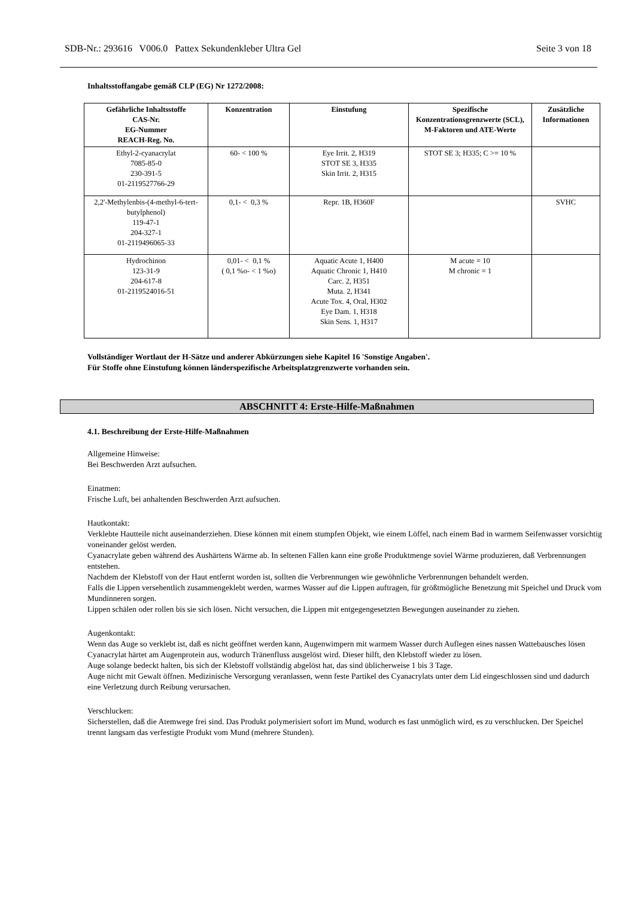SDB-Nr.: 293616 V006.0 Pattex Sekundenkleber Ultra Gel Seite 3 von 18
Inhaltsstoffangabe gemäß CLP (EG) Nr 1272/2008:
| Gefährliche Inhaltsstoffe CAS-Nr. EG-Nummer REACH-Reg. No. | Konzentration | Einstufung | Spezifische Konzentrationsgrenzwerte (SCL), M-Faktoren und ATE-Werte | Zusätzliche Informationen |
| --- | --- | --- | --- | --- |
| Ethyl-2-cyanacrylat 7085-85-0 230-391-5 01-2119527766-29 | 60- < 100 % | Eye Irrit. 2, H319 STOT SE 3, H335 Skin Irrit. 2, H315 | STOT SE 3; H335; C >= 10 % | |
| 2,2'-Methylenbis-(4-methyl-6-tert-butylphenol) 119-47-1 204-327-1 01-2119496065-33 | 0,1- < 0,3 % | Repr. 1B, H360F | | SVHC |
| Hydrochinon 123-31-9 204-617-8 01-2119524016-51 | 0,01- < 0,1 % ( 0,1 %o- < 1 %o) | Aquatic Acute 1, H400 Aquatic Chronic 1, H410 Carc. 2, H351 Muta. 2, H341 Acute Tox. 4, Oral, H302 Eye Dam. 1, H318 Skin Sens. 1, H317 | M acute = 10 M chronic = 1 | |
Vollständiger Wortlaut der H-Sätze und anderer Abkürzungen siehe Kapitel 16 'Sonstige Angaben'.
Für Stoffe ohne Einstufung können länderspezifische Arbeitsplatzgrenzwerte vorhanden sein.
ABSCHNITT 4: Erste-Hilfe-Maßnahmen
4.1. Beschreibung der Erste-Hilfe-Maßnahmen
Allgemeine Hinweise:
Bei Beschwerden Arzt aufsuchen.
Einatmen:
Frische Luft, bei anhaltenden Beschwerden Arzt aufsuchen.
Hautkontakt:
Verklebte Hautteile nicht auseinanderziehen. Diese können mit einem stumpfen Objekt, wie einem Löffel, nach einem Bad in warmem Seifenwasser vorsichtig voneinander gelöst werden.
Cyanacrylate geben während des Aushärtens Wärme ab. In seltenen Fällen kann eine große Produktmenge soviel Wärme produzieren, daß Verbrennungen entstehen.
Nachdem der Klebstoff von der Haut entfernt worden ist, sollten die Verbrennungen wie gewöhnliche Verbrennungen behandelt werden.
Falls die Lippen versehentlich zusammengeklebt werden, warmes Wasser auf die Lippen auftragen, für größtmögliche Benetzung mit Speichel und Druck vom Mundinneren sorgen.
Lippen schälen oder rollen bis sie sich lösen. Nicht versuchen, die Lippen mit entgegengesetzten Bewegungen auseinander zu ziehen.
Augenkontakt:
Wenn das Auge so verklebt ist, daß es nicht geöffnet werden kann, Augenwimpern mit warmem Wasser durch Auflegen eines nassen Wattebausches lösen
Cyanacrylat härtet am Augenprotein aus, wodurch Tränenfluss ausgelöst wird. Dieser hilft, den Klebstoff wieder zu lösen.
Auge solange bedeckt halten, bis sich der Klebstoff vollständig abgelöst hat, das sind üblicherweise 1 bis 3 Tage.
Auge nicht mit Gewalt öffnen. Medizinische Versorgung veranlassen, wenn feste Partikel des Cyanacrylats unter dem Lid eingeschlossen sind und dadurch eine Verletzung durch Reibung verursachen.
Verschlucken:
Sicherstellen, daß die Atemwege frei sind. Das Produkt polymerisiert sofort im Mund, wodurch es fast unmöglich wird, es zu verschlucken. Der Speichel trennt langsam das verfestigte Produkt vom Mund (mehrere Stunden).